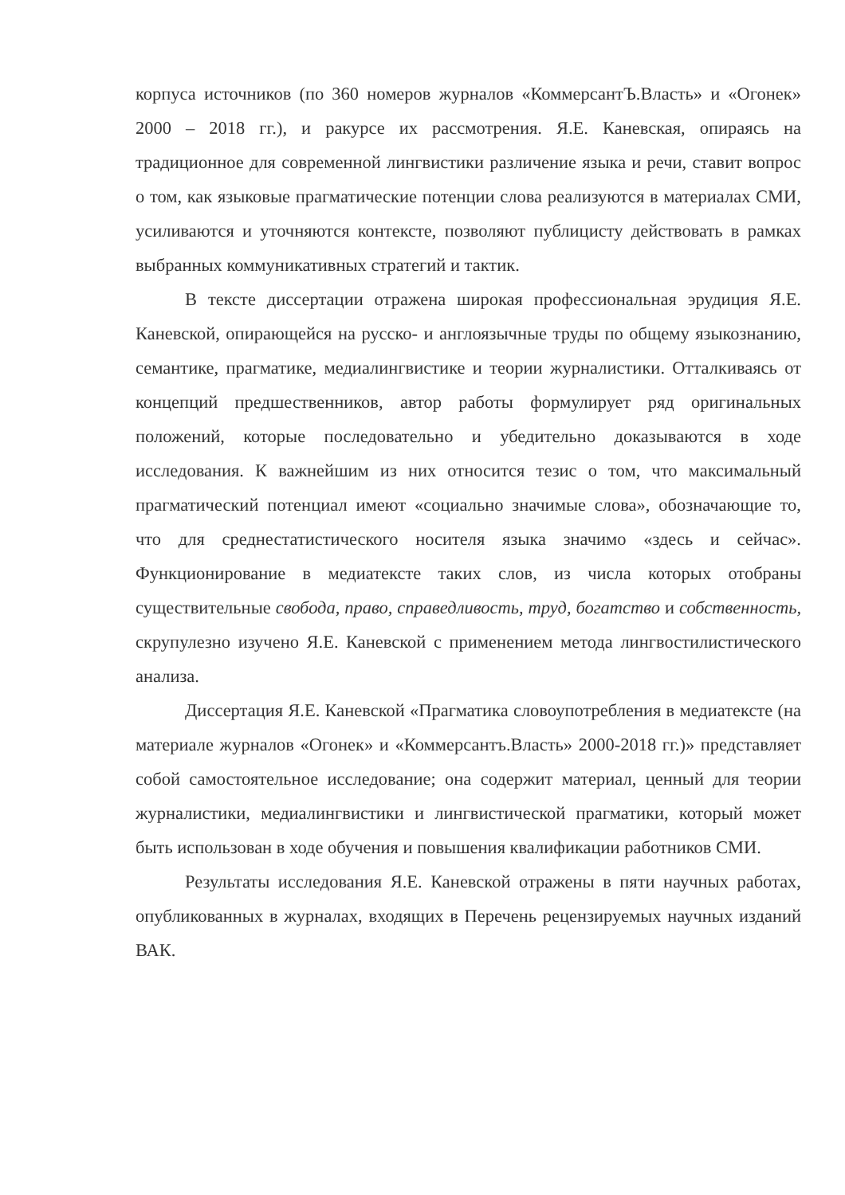корпуса источников (по 360 номеров журналов «КоммерсантЪ.Власть» и «Огонек» 2000 – 2018 гг.), и ракурсе их рассмотрения. Я.Е. Каневская, опираясь на традиционное для современной лингвистики различение языка и речи, ставит вопрос о том, как языковые прагматические потенции слова реализуются в материалах СМИ, усиливаются и уточняются контексте, позволяют публицисту действовать в рамках выбранных коммуникативных стратегий и тактик.
В тексте диссертации отражена широкая профессиональная эрудиция Я.Е. Каневской, опирающейся на русско- и англоязычные труды по общему языкознанию, семантике, прагматике, медиалингвистике и теории журналистики. Отталкиваясь от концепций предшественников, автор работы формулирует ряд оригинальных положений, которые последовательно и убедительно доказываются в ходе исследования. К важнейшим из них относится тезис о том, что максимальный прагматический потенциал имеют «социально значимые слова», обозначающие то, что для среднестатистического носителя языка значимо «здесь и сейчас». Функционирование в медиатексте таких слов, из числа которых отобраны существительные свобода, право, справедливость, труд, богатство и собственность, скрупулезно изучено Я.Е. Каневской с применением метода лингвостилистического анализа.
Диссертация Я.Е. Каневской «Прагматика словоупотребления в медиатексте (на материале журналов «Огонек» и «Коммерсантъ.Власть» 2000-2018 гг.)» представляет собой самостоятельное исследование; она содержит материал, ценный для теории журналистики, медиалингвистики и лингвистической прагматики, который может быть использован в ходе обучения и повышения квалификации работников СМИ.
Результаты исследования Я.Е. Каневской отражены в пяти научных работах, опубликованных в журналах, входящих в Перечень рецензируемых научных изданий ВАК.